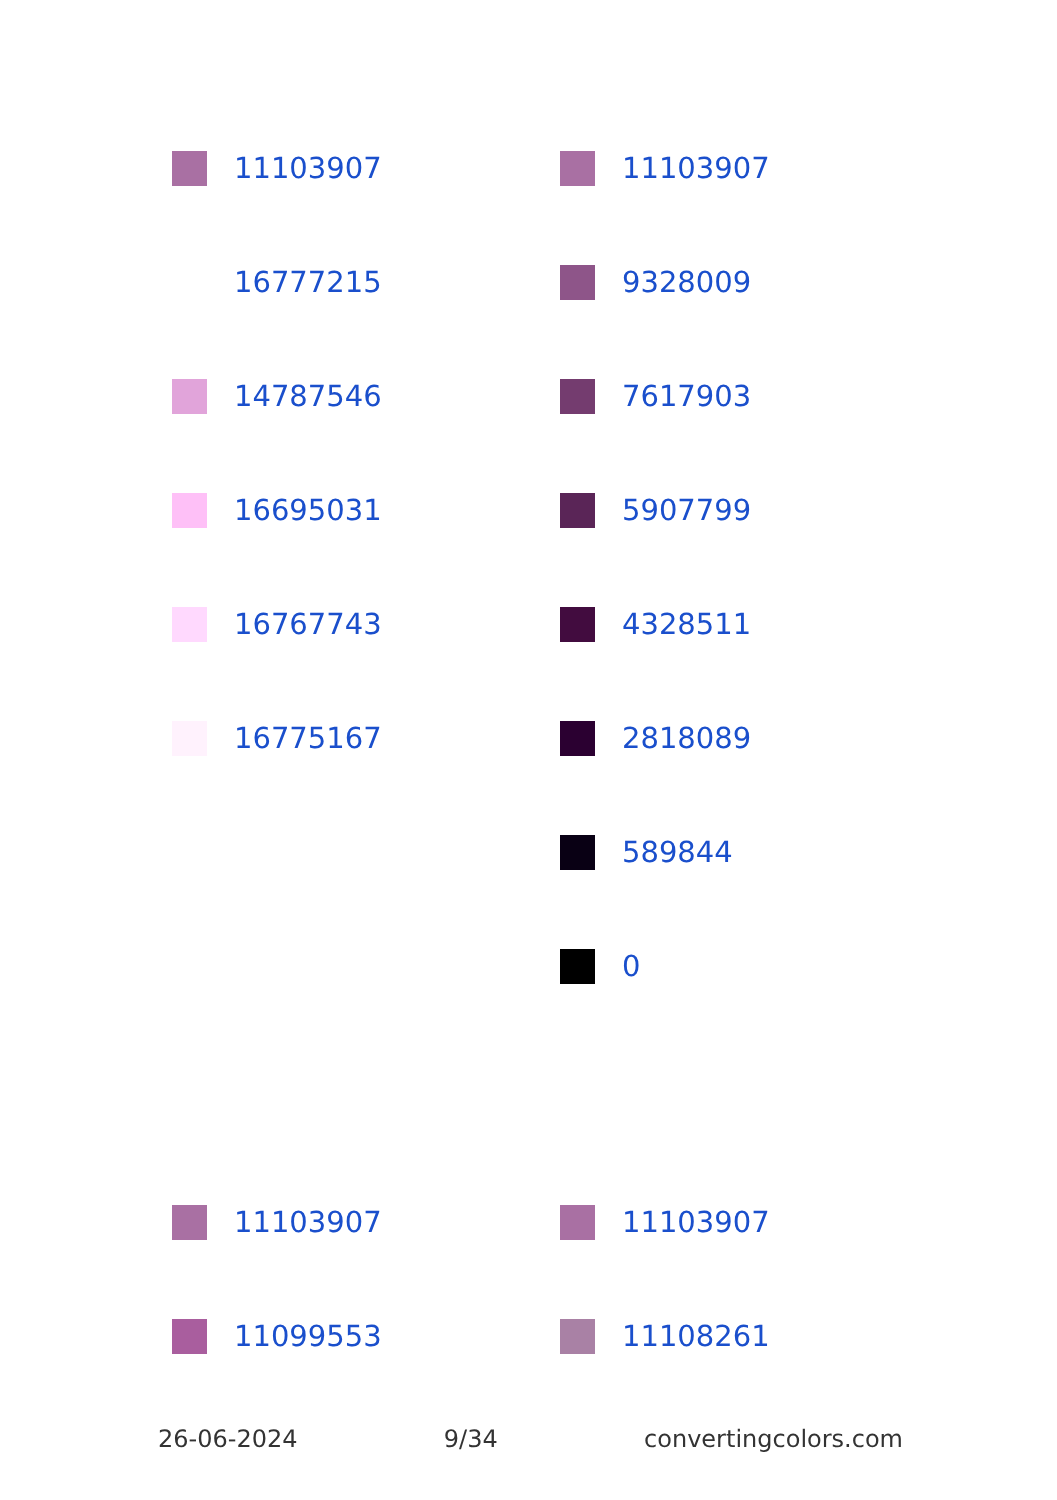11103907
16777215
14787546
16695031
16767743
16775167
11103907
9328009
7617903
5907799
4328511
2818089
589844
0
11103907
11099553
11103907
11108261
26-06-2024 9/34 convertingcolors.com